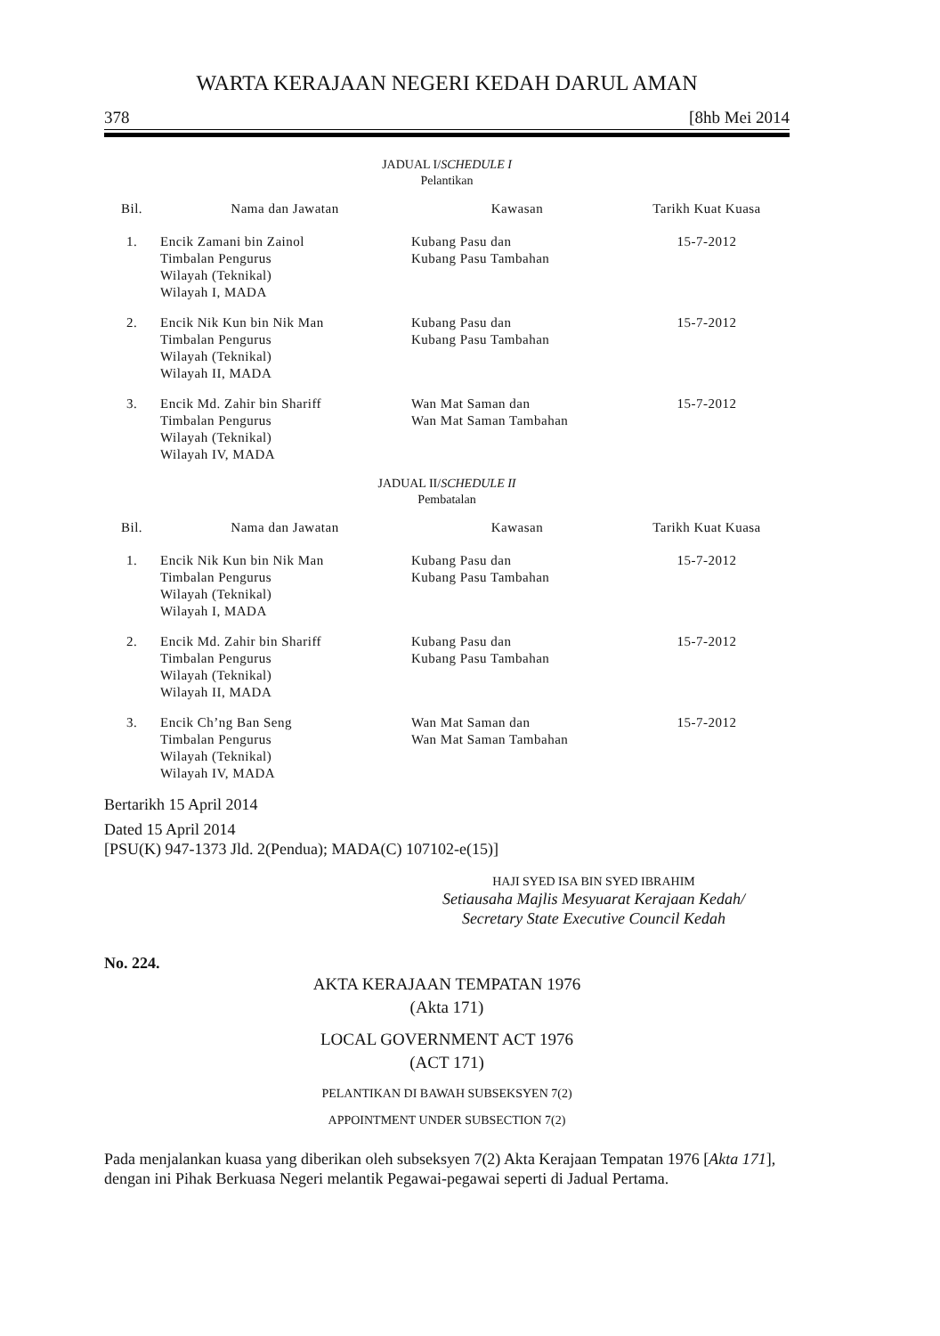WARTA KERAJAAN NEGERI KEDAH DARUL AMAN
378 [8hb Mei 2014
JADUAL I/SCHEDULE I
Pelantikan
| Bil. | Nama dan Jawatan | Kawasan | Tarikh Kuat Kuasa |
| --- | --- | --- | --- |
| 1. | Encik Zamani bin Zainol Timbalan Pengurus Wilayah (Teknikal) Wilayah I, MADA | Kubang Pasu dan Kubang Pasu Tambahan | 15-7-2012 |
| 2. | Encik Nik Kun bin Nik Man Timbalan Pengurus Wilayah (Teknikal) Wilayah II, MADA | Kubang Pasu dan Kubang Pasu Tambahan | 15-7-2012 |
| 3. | Encik Md. Zahir bin Shariff Timbalan Pengurus Wilayah (Teknikal) Wilayah IV, MADA | Wan Mat Saman dan Wan Mat Saman Tambahan | 15-7-2012 |
JADUAL II/SCHEDULE II
Pembatalan
| Bil. | Nama dan Jawatan | Kawasan | Tarikh Kuat Kuasa |
| --- | --- | --- | --- |
| 1. | Encik Nik Kun bin Nik Man Timbalan Pengurus Wilayah (Teknikal) Wilayah I, MADA | Kubang Pasu dan Kubang Pasu Tambahan | 15-7-2012 |
| 2. | Encik Md. Zahir bin Shariff Timbalan Pengurus Wilayah (Teknikal) Wilayah II, MADA | Kubang Pasu dan Kubang Pasu Tambahan | 15-7-2012 |
| 3. | Encik Ch’ng Ban Seng Timbalan Pengurus Wilayah (Teknikal) Wilayah IV, MADA | Wan Mat Saman dan Wan Mat Saman Tambahan | 15-7-2012 |
Bertarikh 15 April 2014
Dated 15 April 2014
[PSU(K) 947-1373 Jld. 2(Pendua); MADA(C) 107102-e(15)]
HAJI SYED ISA BIN SYED IBRAHIM
Setiausaha Majlis Mesyuarat Kerajaan Kedah/
Secretary State Executive Council Kedah
No. 224.
AKTA KERAJAAN TEMPATAN 1976
(Akta 171)
LOCAL GOVERNMENT ACT 1976
(ACT 171)
PELANTIKAN DI BAWAH SUBSEKSYEN 7(2)
APPOINTMENT UNDER SUBSECTION 7(2)
Pada menjalankan kuasa yang diberikan oleh subseksyen 7(2) Akta Kerajaan Tempatan 1976 [Akta 171], dengan ini Pihak Berkuasa Negeri melantik Pegawai-pegawai seperti di Jadual Pertama.